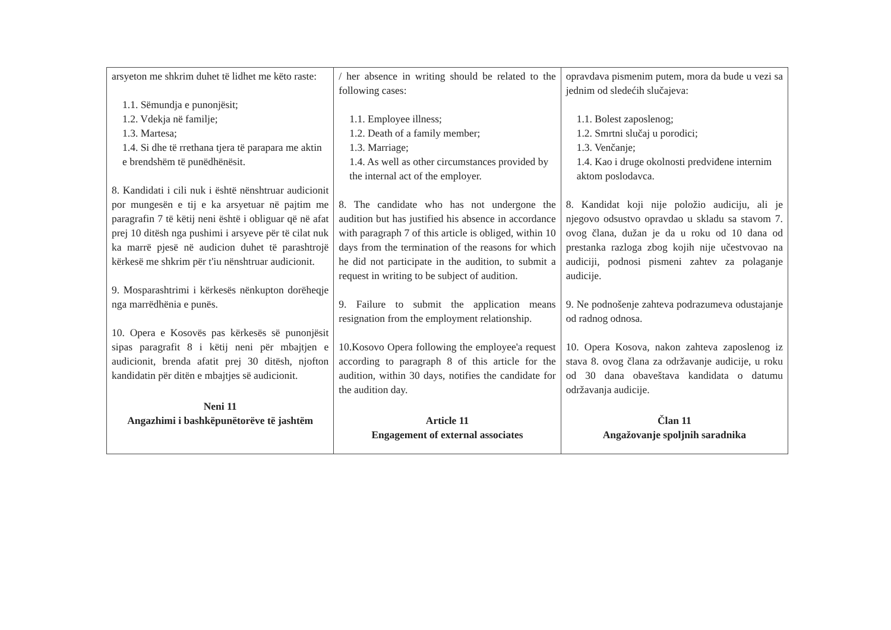| arsyeton me shkrim duhet të lidhet me këto raste: 1.1. Sëmundja e punonjësit; 1.2. Vdekja në familje; 1.3. Martesa; 1.4. Si dhe të rrethana tjera të parapara me aktin e brendshëm të punëdhënësit. 8. Kandidati i cili nuk i është nënshtruar audicionit por mungesën e tij e ka arsyetuar në pajtim me paragrafin 7 të këtij neni është i obliguar që në afat prej 10 ditësh nga pushimi i arsyeve për të cilat nuk ka marrë pjesë në audicion duhet të parashtrojë kërkesë me shkrim për t'iu nënshtruar audicionit. 9. Mosparashtrimi i kërkesës nënkupton dorëheqje nga marrëdhënia e punës. 10. Opera e Kosovës pas kërkesës së punonjësit sipas paragrafit 8 i këtij neni për mbajtjen e audicionit, brenda afatit prej 30 ditësh, njofton kandidatin për ditën e mbajtjes së audicionit. Neni 11 Angazhimi i bashkëpunëtorëve të jashtëm | / her absence in writing should be related to the following cases: 1.1. Employee illness; 1.2. Death of a family member; 1.3. Marriage; 1.4. As well as other circumstances provided by the internal act of the employer. 8. The candidate who has not undergone the audition but has justified his absence in accordance with paragraph 7 of this article is obliged, within 10 days from the termination of the reasons for which he did not participate in the audition, to submit a request in writing to be subject of audition. 9. Failure to submit the application means resignation from the employment relationship. 10.Kosovo Opera following the employee'a request according to paragraph 8 of this article for the audition, within 30 days, notifies the candidate for the audition day. Article 11 Engagement of external associates | opravdava pismenim putem, mora da bude u vezi sa jednim od sledećih slučajeva: 1.1. Bolest zaposlenog; 1.2. Smrtni slučaj u porodici; 1.3. Venčanje; 1.4. Kao i druge okolnosti predviđene internim aktom poslodavca. 8. Kandidat koji nije položio audiciju, ali je njegovo odsustvo opravdao u skladu sa stavom 7. ovog člana, dužan je da u roku od 10 dana od prestanka razloga zbog kojih nije učestvovao na audiciji, podnosi pismeni zahtev za polaganje audicije. 9. Ne podnošenje zahteva podrazumeva odustajanje od radnog odnosa. 10. Opera Kosova, nakon zahteva zaposlenog iz stava 8. ovog člana za održavanje audicije, u roku od 30 dana obaveštava kandidata o datumu održavanja audicije. Član 11 Angažovanje spoljnih saradnika |